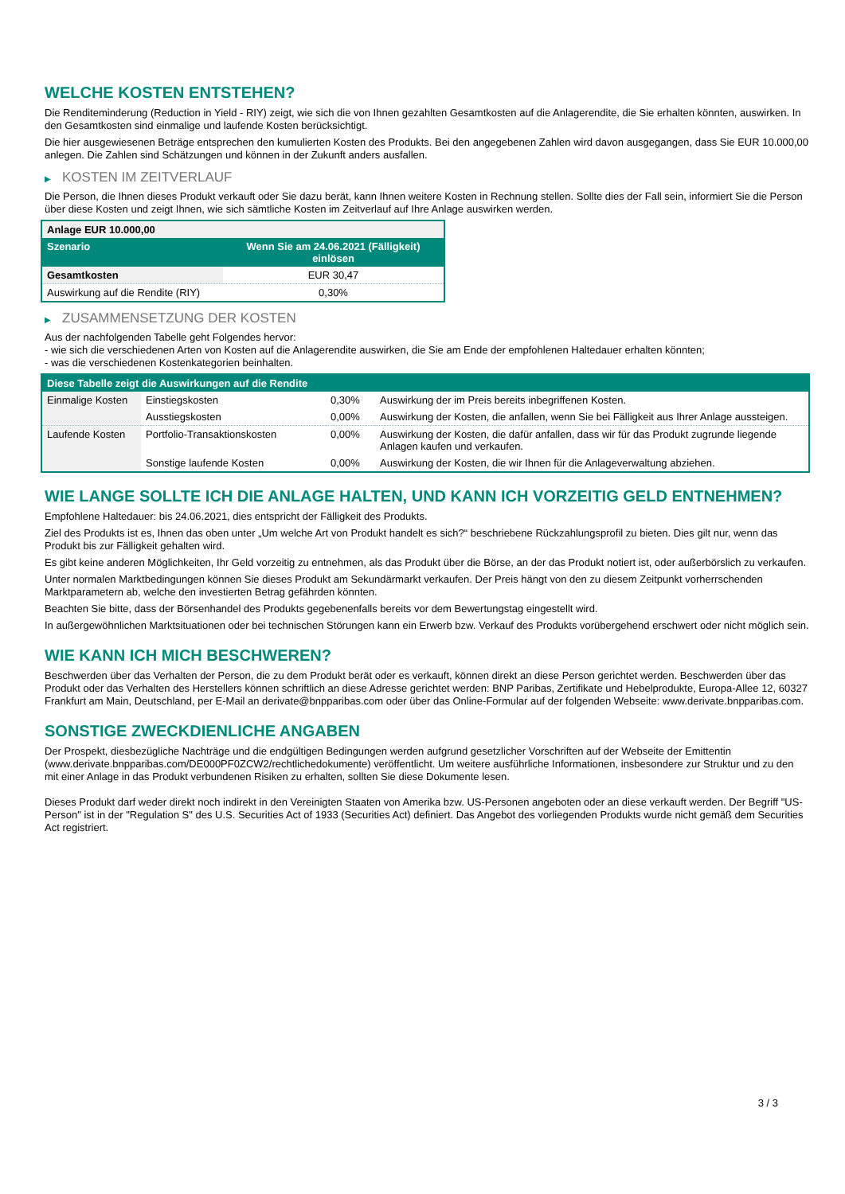WELCHE KOSTEN ENTSTEHEN?
Die Renditeminderung (Reduction in Yield - RIY) zeigt, wie sich die von Ihnen gezahlten Gesamtkosten auf die Anlagerendite, die Sie erhalten könnten, auswirken. In den Gesamtkosten sind einmalige und laufende Kosten berücksichtigt.
Die hier ausgewiesenen Beträge entsprechen den kumulierten Kosten des Produkts. Bei den angegebenen Zahlen wird davon ausgegangen, dass Sie EUR 10.000,00 anlegen. Die Zahlen sind Schätzungen und können in der Zukunft anders ausfallen.
▶ KOSTEN IM ZEITVERLAUF
Die Person, die Ihnen dieses Produkt verkauft oder Sie dazu berät, kann Ihnen weitere Kosten in Rechnung stellen. Sollte dies der Fall sein, informiert Sie die Person über diese Kosten und zeigt Ihnen, wie sich sämtliche Kosten im Zeitverlauf auf Ihre Anlage auswirken werden.
| Anlage EUR 10.000,00 | |
| --- | --- |
| Szenario | Wenn Sie am 24.06.2021 (Fälligkeit) einlösen |
| Gesamtkosten | EUR 30,47 |
| Auswirkung auf die Rendite (RIY) | 0,30% |
▶ ZUSAMMENSETZUNG DER KOSTEN
Aus der nachfolgenden Tabelle geht Folgendes hervor:
- wie sich die verschiedenen Arten von Kosten auf die Anlagerendite auswirken, die Sie am Ende der empfohlenen Haltedauer erhalten könnten;
- was die verschiedenen Kostenkategorien beinhalten.
| Diese Tabelle zeigt die Auswirkungen auf die Rendite | | | |
| --- | --- | --- | --- |
| Einmalige Kosten | Einstiegskosten | 0,30% | Auswirkung der im Preis bereits inbegriffenen Kosten. |
| | Ausstiegskosten | 0,00% | Auswirkung der Kosten, die anfallen, wenn Sie bei Fälligkeit aus Ihrer Anlage aussteigen. |
| Laufende Kosten | Portfolio-Transaktionskosten | 0,00% | Auswirkung der Kosten, die dafür anfallen, dass wir für das Produkt zugrunde liegende Anlagen kaufen und verkaufen. |
| | Sonstige laufende Kosten | 0,00% | Auswirkung der Kosten, die wir Ihnen für die Anlageverwaltung abziehen. |
WIE LANGE SOLLTE ICH DIE ANLAGE HALTEN, UND KANN ICH VORZEITIG GELD ENTNEHMEN?
Empfohlene Haltedauer: bis 24.06.2021, dies entspricht der Fälligkeit des Produkts.
Ziel des Produkts ist es, Ihnen das oben unter „Um welche Art von Produkt handelt es sich?“ beschriebene Rückzahlungsprofil zu bieten. Dies gilt nur, wenn das Produkt bis zur Fälligkeit gehalten wird.
Es gibt keine anderen Möglichkeiten, Ihr Geld vorzeitig zu entnehmen, als das Produkt über die Börse, an der das Produkt notiert ist, oder außerbörslich zu verkaufen.
Unter normalen Marktbedingungen können Sie dieses Produkt am Sekundärmarkt verkaufen. Der Preis hängt von den zu diesem Zeitpunkt vorherrschenden Marktparametern ab, welche den investierten Betrag gefährden könnten.
Beachten Sie bitte, dass der Börsenhandel des Produkts gegebenenfalls bereits vor dem Bewertungstag eingestellt wird.
In außergewöhnlichen Marktsituationen oder bei technischen Störungen kann ein Erwerb bzw. Verkauf des Produkts vorübergehend erschwert oder nicht möglich sein.
WIE KANN ICH MICH BESCHWEREN?
Beschwerden über das Verhalten der Person, die zu dem Produkt berät oder es verkauft, können direkt an diese Person gerichtet werden. Beschwerden über das Produkt oder das Verhalten des Herstellers können schriftlich an diese Adresse gerichtet werden: BNP Paribas, Zertifikate und Hebelprodukte, Europa-Allee 12, 60327 Frankfurt am Main, Deutschland, per E-Mail an derivate@bnpparibas.com oder über das Online-Formular auf der folgenden Webseite: www.derivate.bnpparibas.com.
SONSTIGE ZWECKDIENLICHE ANGABEN
Der Prospekt, diesbezügliche Nachträge und die endgültigen Bedingungen werden aufgrund gesetzlicher Vorschriften auf der Webseite der Emittentin (www.derivate.bnpparibas.com/DE000PF0ZCW2/rechtlichedokumente) veröffentlicht. Um weitere ausführliche Informationen, insbesondere zur Struktur und zu den mit einer Anlage in das Produkt verbundenen Risiken zu erhalten, sollten Sie diese Dokumente lesen.
Dieses Produkt darf weder direkt noch indirekt in den Vereinigten Staaten von Amerika bzw. US-Personen angeboten oder an diese verkauft werden. Der Begriff "US-Person" ist in der "Regulation S" des U.S. Securities Act of 1933 (Securities Act) definiert. Das Angebot des vorliegenden Produkts wurde nicht gemäß dem Securities Act registriert.
3 / 3